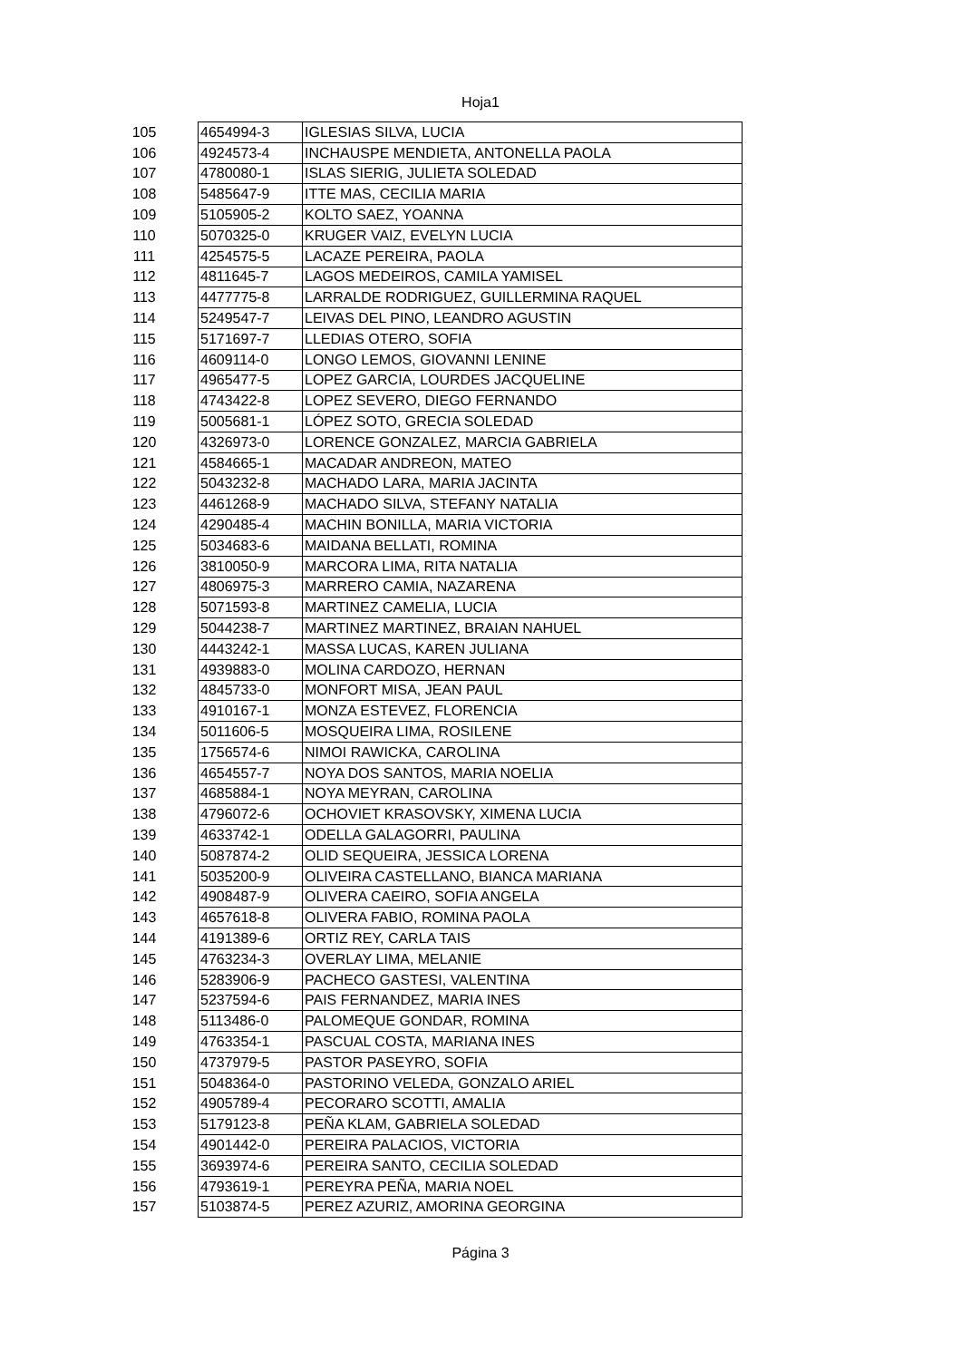Hoja1
| 105 | 4654994-3 | IGLESIAS SILVA, LUCIA |
| 106 | 4924573-4 | INCHAUSPE MENDIETA, ANTONELLA PAOLA |
| 107 | 4780080-1 | ISLAS SIERIG, JULIETA SOLEDAD |
| 108 | 5485647-9 | ITTE MAS, CECILIA MARIA |
| 109 | 5105905-2 | KOLTO SAEZ, YOANNA |
| 110 | 5070325-0 | KRUGER VAIZ, EVELYN LUCIA |
| 111 | 4254575-5 | LACAZE PEREIRA, PAOLA |
| 112 | 4811645-7 | LAGOS MEDEIROS, CAMILA YAMISEL |
| 113 | 4477775-8 | LARRALDE RODRIGUEZ, GUILLERMINA RAQUEL |
| 114 | 5249547-7 | LEIVAS DEL PINO, LEANDRO AGUSTIN |
| 115 | 5171697-7 | LLEDIAS OTERO, SOFIA |
| 116 | 4609114-0 | LONGO LEMOS, GIOVANNI LENINE |
| 117 | 4965477-5 | LOPEZ GARCIA, LOURDES JACQUELINE |
| 118 | 4743422-8 | LOPEZ SEVERO, DIEGO FERNANDO |
| 119 | 5005681-1 | LÓPEZ SOTO, GRECIA SOLEDAD |
| 120 | 4326973-0 | LORENCE GONZALEZ, MARCIA GABRIELA |
| 121 | 4584665-1 | MACADAR ANDREON, MATEO |
| 122 | 5043232-8 | MACHADO LARA, MARIA JACINTA |
| 123 | 4461268-9 | MACHADO SILVA, STEFANY NATALIA |
| 124 | 4290485-4 | MACHIN BONILLA, MARIA VICTORIA |
| 125 | 5034683-6 | MAIDANA BELLATI, ROMINA |
| 126 | 3810050-9 | MARCORA LIMA, RITA NATALIA |
| 127 | 4806975-3 | MARRERO CAMIA, NAZARENA |
| 128 | 5071593-8 | MARTINEZ CAMELIA, LUCIA |
| 129 | 5044238-7 | MARTINEZ MARTINEZ, BRAIAN NAHUEL |
| 130 | 4443242-1 | MASSA LUCAS, KAREN JULIANA |
| 131 | 4939883-0 | MOLINA CARDOZO, HERNAN |
| 132 | 4845733-0 | MONFORT MISA, JEAN PAUL |
| 133 | 4910167-1 | MONZA ESTEVEZ, FLORENCIA |
| 134 | 5011606-5 | MOSQUEIRA LIMA, ROSILENE |
| 135 | 1756574-6 | NIMOI RAWICKA, CAROLINA |
| 136 | 4654557-7 | NOYA DOS SANTOS, MARIA NOELIA |
| 137 | 4685884-1 | NOYA MEYRAN, CAROLINA |
| 138 | 4796072-6 | OCHOVIET KRASOVSKY, XIMENA LUCIA |
| 139 | 4633742-1 | ODELLA GALAGORRI, PAULINA |
| 140 | 5087874-2 | OLID SEQUEIRA, JESSICA LORENA |
| 141 | 5035200-9 | OLIVEIRA CASTELLANO, BIANCA MARIANA |
| 142 | 4908487-9 | OLIVERA CAEIRO, SOFIA ANGELA |
| 143 | 4657618-8 | OLIVERA FABIO, ROMINA PAOLA |
| 144 | 4191389-6 | ORTIZ REY, CARLA TAIS |
| 145 | 4763234-3 | OVERLAY LIMA, MELANIE |
| 146 | 5283906-9 | PACHECO GASTESI, VALENTINA |
| 147 | 5237594-6 | PAIS FERNANDEZ, MARIA INES |
| 148 | 5113486-0 | PALOMEQUE GONDAR, ROMINA |
| 149 | 4763354-1 | PASCUAL COSTA, MARIANA INES |
| 150 | 4737979-5 | PASTOR PASEYRO, SOFIA |
| 151 | 5048364-0 | PASTORINO VELEDA, GONZALO ARIEL |
| 152 | 4905789-4 | PECORARO SCOTTI, AMALIA |
| 153 | 5179123-8 | PEÑA KLAM, GABRIELA SOLEDAD |
| 154 | 4901442-0 | PEREIRA PALACIOS, VICTORIA |
| 155 | 3693974-6 | PEREIRA SANTO, CECILIA SOLEDAD |
| 156 | 4793619-1 | PEREYRA PEÑA, MARIA NOEL |
| 157 | 5103874-5 | PEREZ AZURIZ, AMORINA GEORGINA |
Página 3